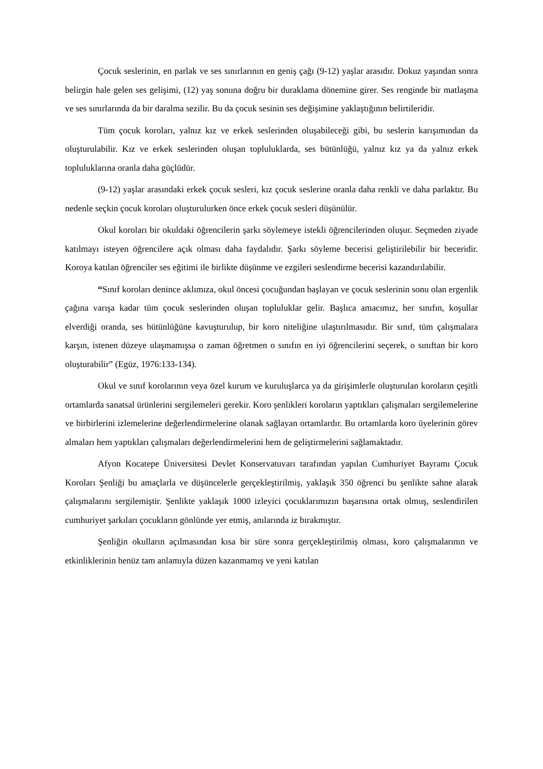Çocuk seslerinin, en parlak ve ses sınırlarının en geniş çağı (9-12) yaşlar arasıdır. Dokuz yaşından sonra belirgin hale gelen ses gelişimi, (12) yaş sonuna doğru bir duraklama dönemine girer. Ses renginde bir matlaşma ve ses sınırlarında da bir daralma sezilir. Bu da çocuk sesinin ses değişimine yaklaştığının belirtileridir.
Tüm çocuk koroları, yalnız kız ve erkek seslerinden oluşabileceği gibi, bu seslerin karışımından da oluşturulabilir. Kız ve erkek seslerinden oluşan topluluklarda, ses bütünlüğü, yalnız kız ya da yalnız erkek topluluklarına oranla daha güçlüdür.
(9-12) yaşlar arasındaki erkek çocuk sesleri, kız çocuk seslerine oranla daha renkli ve daha parlaktır. Bu nedenle seçkin çocuk koroları oluşturulurken önce erkek çocuk sesleri düşünülür.
Okul koroları bir okuldaki öğrencilerin şarkı söylemeye istekli öğrencilerinden oluşur. Seçmeden ziyade katılmayı isteyen öğrencilere açık olması daha faydalıdır. Şarkı söyleme becerisi geliştirilebilir bir beceridir. Koroya katılan öğrenciler ses eğitimi ile birlikte düşünme ve ezgileri seslendirme becerisi kazandırılabilir.
“Sınıf koroları denince aklımıza, okul öncesi çocuğundan başlayan ve çocuk seslerinin sonu olan ergenlik çağına varışa kadar tüm çocuk seslerinden oluşan topluluklar gelir. Başlıca amacımız, her sınıfın, koşullar elverdiği oranda, ses bütünlüğüne kavuşturulup, bir koro niteliğine ulaştırılmasıdır. Bir sınıf, tüm çalışmalara karşın, istenen düzeye ulaşmamışsa o zaman öğretmen o sınıfın en iyi öğrencilerini seçerek, o sınıftan bir koro oluşturabilir” (Egüz, 1976:133-134).
Okul ve sınıf korolarının veya özel kurum ve kuruluşlarca ya da girişimlerle oluşturulan koroların çeşitli ortamlarda sanatsal ürünlerini sergilemeleri gerekir. Koro şenlikleri koroların yaptıkları çalışmaları sergilemelerine ve birbirlerini izlemelerine değerlendirmelerine olanak sağlayan ortamlardır. Bu ortamlarda koro üyelerinin görev almaları hem yaptıkları çalışmaları değerlendirmelerini hem de geliştirmelerini sağlamaktadır.
Afyon Kocatepe Üniversitesi Devlet Konservatuvarı tarafından yapılan Cumhuriyet Bayramı Çocuk Koroları Şenliği bu amaçlarla ve düşüncelerle gerçekleştirilmiş, yaklaşık 350 öğrenci bu şenlikte sahne alarak çalışmalarını sergilemiştir. Şenlikte yaklaşık 1000 izleyici çocuklarımızın başarısına ortak olmuş, seslendirilen cumhuriyet şarkıları çocukların gönlünde yer etmiş, anılarında iz bırakmıştır.
Şenliğin okulların açılmasından kısa bir süre sonra gerçekleştirilmiş olması, koro çalışmalarının ve etkinliklerinin henüz tam anlamıyla düzen kazanmamış ve yeni katılan